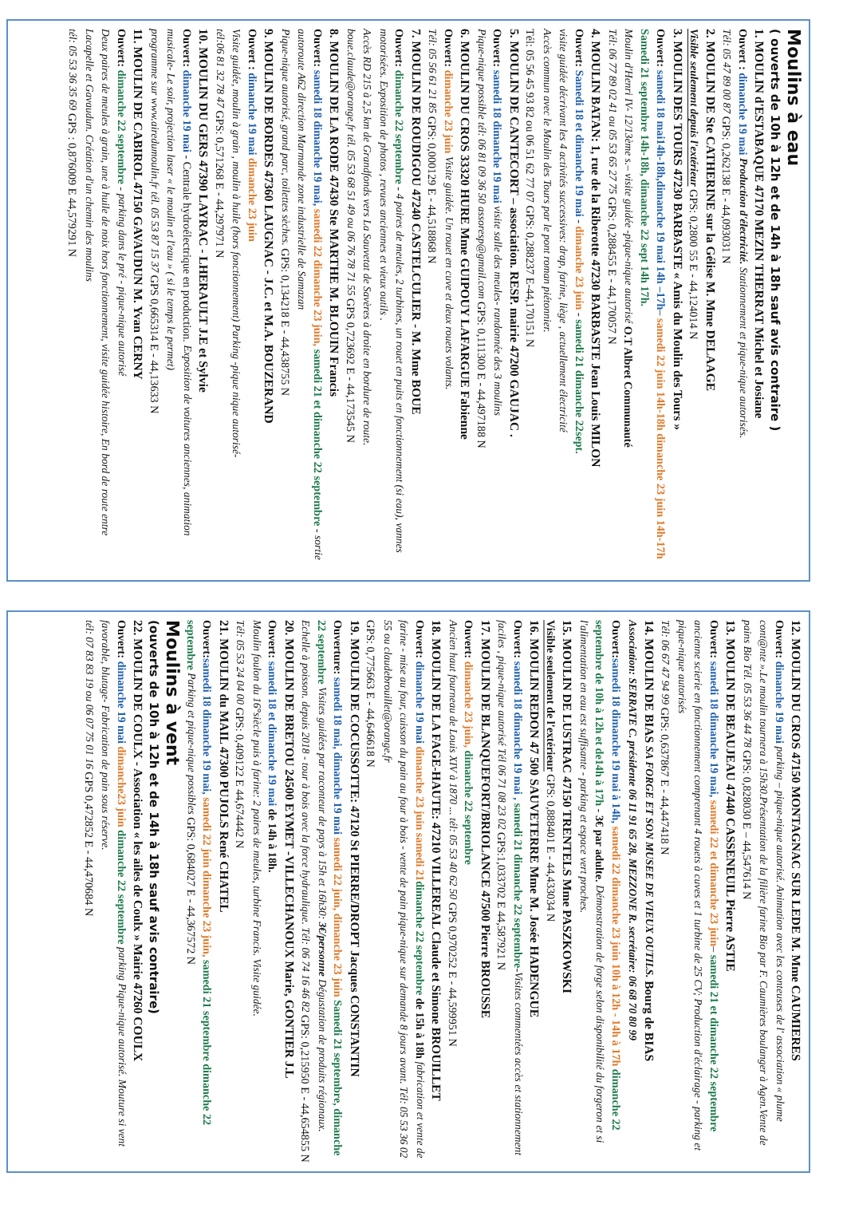Moulins à eau
( ouverts de 10h à 12h et de 14h à 18h sauf avis contraire )
1. MOULIN d'ESTABAQUE 47170 MEZIN THERRAT Michel et Josiane
Ouvert : dimanche 19 mai Production d'électricité. Stationnement et pique-nique autorisés.
Tél: 05 47 89 00 87 GPS: 0,262138 E - 44,093031 N
2. MOULIN DE Ste CATHERINE sur la Gélise M. Mme DELAAGE
Visible seulement depuis l'extérieur GPS: 0,2800 55 E - 44,124014 N
3. MOULIN DES TOURS 47230 BARBASTE « Amis du Moulin des Tours »
Ouvert: samedi 18 mai14h-18h,dimanche 19 mai 14h –17h– samedi 22 juin 14h-18h dimanche 23 juin 14h-17h Samedi 21 septembre 14h-18h, dimanche 22 sept 14h 17h.
Moulin d'Henri IV- 12/13ème s.– visite guidée -pique-nique autorisé O.T Albret Communauté
Tél: 06 77 89 02 41 ou 05 53 65 27 75 GPS: 0,288455 E - 44,170057 N
4. MOULIN BATAN: 1, rue de la Riberotte 47230 BARBASTE Jean Louis MILON
Ouvert: Samedi 18 et dimanche 19 mai - dimanche 23 juin - samedi 21 dimanche 22sept.
visite guidée décrivant les 4 activités successives: drap, farine, liège , actuellement électricité
Accès commun avec le Moulin des Tours par le pont roman piétonnier.
Tél: 05 56 45 93 82 ou 06 51 62 77 07 GPS: 0,288237 E-44,170151 N
5. MOULIN DE CANTECORT – association. RESP. mairie 47200 GAUJAC .
Ouvert: samedi 18 dimanche 19 mai visite salle des meules- randonnée des 3 moulins
Pique-nique possible tél: 06 81 09 36 50 assoresp@gmail.com GPS: 0,111300 E - 44,497188 N
6. MOULIN DU CROS 33320 HURE Mme GUIPOUY LAFARGUE Fabienne
Ouvert: dimanche 23 juin Visite guidée. Un rouet en cuve et deux rouets volants.
Tél: 05 56 61 21 85 GPS: 0,000129 E - 44,518868 N
7. MOULIN DE ROUDIGOU 47240 CASTELCULIER - M. Mme BOUE
Ouvert: dimanche 22 septembre - 4 paires de meules, 2 turbines, un rouet en puits en fonctionnement (si eau), vannes motorisées. Exposition de photos , revues anciennes et vieux outils .
Accès RD 215 à 2,5 km de Grandfonds vers La Sauvetat de Savères à droite en bordure de route.
boue.claude@orange.fr tél. 05 53 68 51 49 ou 06 76 78 71 55 GPS 0,723692 E - 44,173545 N
8. MOULIN DE LA RODE 47430 Ste MARTHE M. BLOUIN Francis
Ouvert: samedi 18 dimanche 19 mai, samedi 22 dimanche 23 juin, samedi 21 et dimanche 22 septembre - sortie autoroute A62 direction Marmande zone industrielle de Samazan
Pique-nique autorisé, grand parc, toilettes sèches. GPS: 0,134218 E - 44,438755 N
9. MOULIN DE BORDES 47360 LAUGNAC - J.C. et M.A. BOUZERAND
Ouvert : dimanche 19 mai dimanche 23 juin
Visite guidée, moulin à grain , moulin à huile (hors fonctionnement) Parking -pique nique autorisé-
tél:06 81 32 78 47 GPS: 0,571268 E - 44,297971 N
10. MOULIN DU GERS 47390 LAYRAC - LHERAULT J.E et Sylvie
Ouvert: dimanche 19 mai - Centrale hydroélectrique en production. Exposition de voitures anciennes, animation musicale- Le soir, projection laser « le moulin et l'eau » ( si le temps le permet)
programme sur www.airedumoulin.fr tél. 05 53 87 15 37 GPS 0,665314 E - 44,13633 N
11. MOULIN DE CABIROL 47150 GAVAUDUN M. Yvan CERNY
Ouvert: dimanche 22 septembre - parking dans le pré - pique-nique autorisé
Deux paires de meules à grain, une à huile de noix hors fonctionnement, visite guidée histoire, En bord de route entre Lacapelle et Gavaudun. Création d'un chemin des moulins
tél: 05 53 36 35 69 GPS : 0,876009 E 44,579291 N
12. MOULIN DU CROS 47150 MONTAGNAC SUR LEDE M. Mme CAUMIERES
Ouvert: dimanche 19 mai parking – pique-nique autorisé. Animation avec les conteuses de l' association « plume cont@nte ».Le moulin tournera à 15h30.Présentation de la filière farine Bio par F. Caumières boulanger à Agen.Vente de pains Bio Tél. 05 53 36 44 78 GPS: 0,828030 E – 44,547614 N
13. MOULIN DE BEAUJEAU 47440 CASSENEUIL Pierre ASTIE
Ouvert: samedi 18 dimanche 19 mai, samedi 22 et dimanche 23 juin– samedi 21 et dimanche 22 septembre ancienne scierie en fonctionnement comprenant 4 rouets à cuves et 1 turbine de 25 CV; Production d'éclairage - parking et pique-nique autorisés
Tél: 06 67 47 94 99 GPS: 0,637867 E - 44,447418 N
14. MOULIN DE BIAS SA FORGE ET SON MUSEE DE VIEUX OUTILS. Bourg de BIAS
Association: SERRATE C. présidente 06 11 91 65 28, MEZZONE R. secrétaire: 06 68 70 80 99
Ouvert: samedi 18 dimanche 19 mai à 14h, samedi 22 dimanche 23 juin 10h à 12h - 14h à 17h dimanche 22 septembre de 10h à 12h et de14h à 17h - 3€ par adulte. Démonstration de forge selon disponibilité du forgeron et si l'alimentation en eau est suffisante - parking et espace vert proches.
15. MOULIN DE LUSTRAC 47150 TRENTELS Mme PASZKOWSKI
Visible seulement de l'extérieur GPS: 0,888401 E - 44,433034 N
16. MOULIN REDON 47 500 SAUVETERRE Mme M. Josée HADENGUE
Ouvert: samedi 18 dimanche 19 mai , samedi 21 dimanche 22 septembre-Visites commentées accès et stationnement faciles , pique-nique autorisé Tél 06 71 08 23 02 GPS:1,033702 E 44,587921 N
17. MOULIN DE BLANQUEFORT/BRIOLANCE 47500 Pierre BROUSSE
Ouvert: dimanche 23 juin, dimanche 22 septembre
Ancien haut fourneau de Louis XIV à 1870 ... tél: 05 53 40 62 50 GPS 0,970252 E - 44,599951 N
18. MOULIN DE LA FAGE-HAUTE: 47210 VILLEREAL Claude et Simone BROUILLET
Ouvert: dimanche 19 mai dimanche 23 juin samedi 21 dimanche 22 septembre de 15h à 18h fabrication et vente de farine - mise au four, cuisson du pain au four à bois - vente de pain pique-nique sur demande 8 jours avant. Tél: 05 53 36 02 55 ou claudebrouillet@orange.fr
GPS: 0,775663 E - 44,646618 N
19. MOULIN DE COCUSSOTTE: 47120 St PIERRE/DROPT Jacques CONSTANTIN
Ouverture: samedi 18 mai, dimanche 19 mai samedi 22 juin, dimanche 23 juin Samedi 21 septembre, dimanche 22 septembre Visites guidées par raconteur de pays à 15h et 16h30: 3€/personne Dégustation de produits régionaux. Echelle à poisson. depuis 2018 - tour à bois avec la force hydraulique. Tél: 06 74 16 46 82 GPS: 0,215950 E - 44,654855 N
20. MOULIN DE BRETOU 24500 EYMET -VILLECHANOUX Marie, GONTIER J.L
Ouvert: samedi 18 et dimanche 19 mai de 14h à 18h.
Moulin foulon du 16°siècle puis à farine: 2 paires de meules, turbine Francis. Visite guidée.
Tél: 05 53 24 04 00 GPS: 0,409122 E 44,674442 N
21. MOULIN du MAIL 47300 PUJOLS René CHATEL
Ouvert: samedi 18 dimanche 19 mai, samedi 22 juin dimanche 23 juin, samedi 21 septembre dimanche 22 septembre Parking et pique-nique possibles GPS: 0,684027 E - 44,367572 N
Moulins à vent
(ouverts de 10h à 12h et de 14h à 18h sauf avis contraire)
22. MOULIN DE COULX - Association « les ailes de Coulx » Mairie 47260 COULX
Ouvert: dimanche 19 mai dimanche23 juin dimanche 22 septembre parking Pique-nique autorisé. Mouture si vent favorable, blutage- Fabrication de pain sous réserve.
tél: 07 83 83 19 ou 06 07 75 01 16 GPS 0,472852 E - 44,470684 N